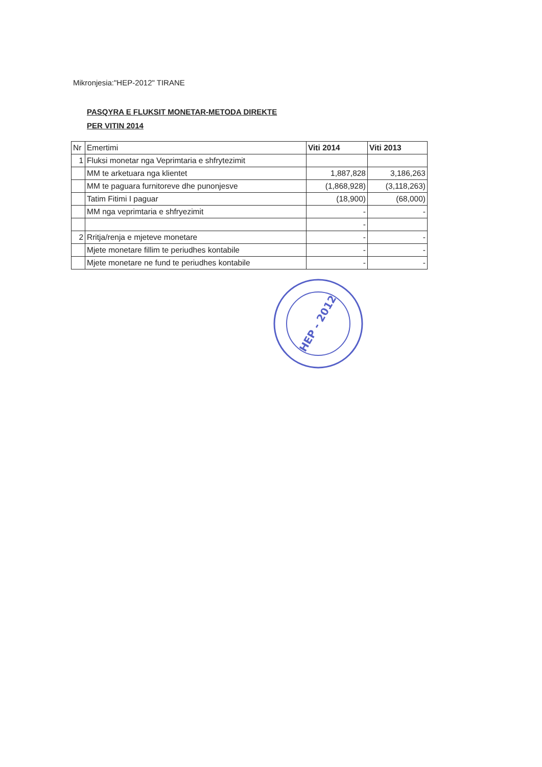Mikronjesia:"HEP-2012" TIRANE
PASQYRA E FLUKSIT MONETAR-METODA DIREKTE
PER VITIN 2014
| Nr | Emertimi | Viti 2014 | Viti 2013 |
| --- | --- | --- | --- |
| 1 | Fluksi monetar nga Veprimtaria e shfrytezimit | | |
| | MM te arketuara nga klientet | 1,887,828 | 3,186,263 |
| | MM te paguara furnitoreve dhe punonjesve | (1,868,928) | (3,118,263) |
| | Tatim Fitimi I paguar | (18,900) | (68,000) |
| | MM nga veprimtaria e shfryezimit | - | - |
| | | - | |
| 2 | Rritja/renja e mjeteve monetare | - | - |
| | Mjete monetare fillim te periudhes kontabile | - | - |
| | Mjete monetare ne fund te periudhes kontabile | - | - |
HEP - 2012